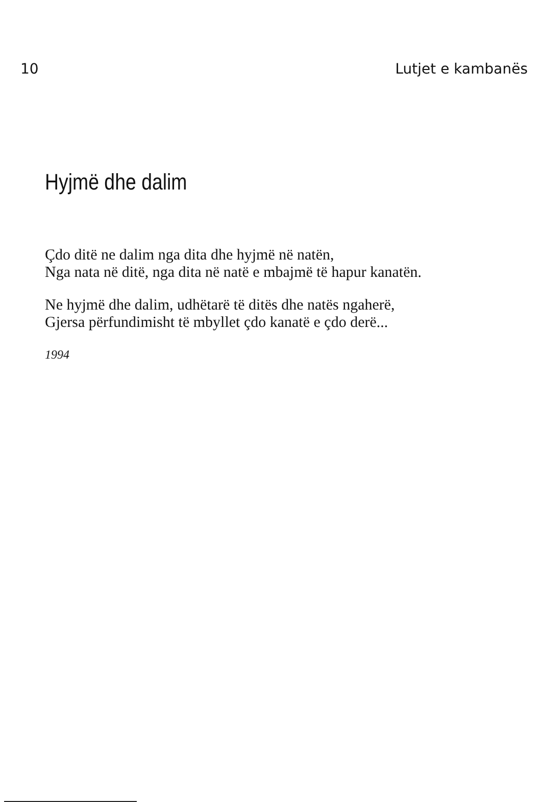10 Lutjet e kambanës
Hyjmë dhe dalim
Çdo ditë ne dalim nga dita dhe hyjmë në natën,
Nga nata në ditë, nga dita në natë e mbajmë të hapur kanatën.
Ne hyjmë dhe dalim, udhëtarë të ditës dhe natës ngaherë,
Gjersa përfundimisht të mbyllet çdo kanatë e çdo derë...
1994